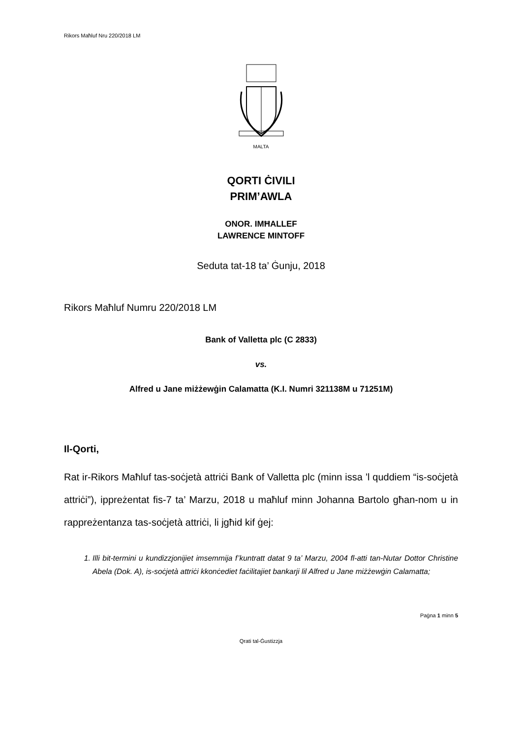Rikors Maħluf Nru 220/2018 LM
MALTA
QORTI ĊIVILI
PRIM’AWLA
ONOR. IMĦALLEF
LAWRENCE MINTOFF
Seduta tat-18 ta’ Ġunju, 2018
Rikors Maħluf Numru 220/2018 LM
Bank of Valletta plc (C 2833)
vs.
Alfred u Jane miżżewġin Calamatta (K.I. Numri 321138M u 71251M)
Il-Qorti,
Rat ir-Rikors Maħluf tas-soċjetà attriċi Bank of Valletta plc (minn issa ’l quddiem “is-soċjetà attriċi”), ippreżentat fis-7 ta’ Marzu, 2018 u maħluf minn Johanna Bartolo għan-nom u in rappreżentanza tas-soċjetà attriċi, li jgħid kif ġej:
1. Illi bit-termini u kundizzjonijiet imsemmija f’kuntratt datat 9 ta’ Marzu, 2004 fl-atti tan-Nutar Dottor Christine Abela (Dok. A), is-soċjetà attriċi kkonċediet faċilitajiet bankarji lil Alfred u Jane miżżewġin Calamatta;
Paġna 1 minn 5
Qrati tal-Ġustizzja